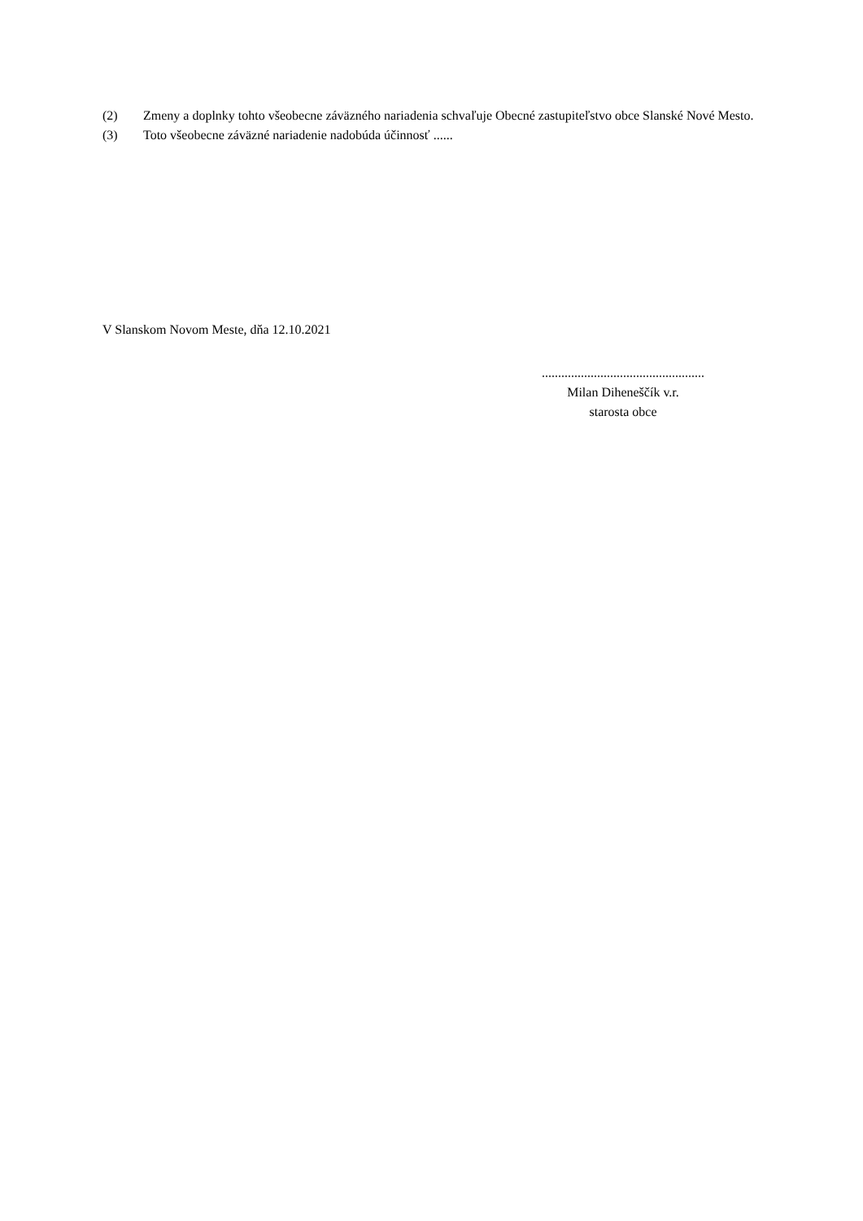(2) Zmeny a doplnky tohto všeobecne záväzného nariadenia schvaľuje Obecné zastupiteľstvo obce Slanské Nové Mesto.
(3) Toto všeobecne záväzné nariadenie nadobúda účinnosť ......
V Slanskom Novom Meste, dňa 12.10.2021
..................................................
Milan Diheneščík v.r.
starosta obce